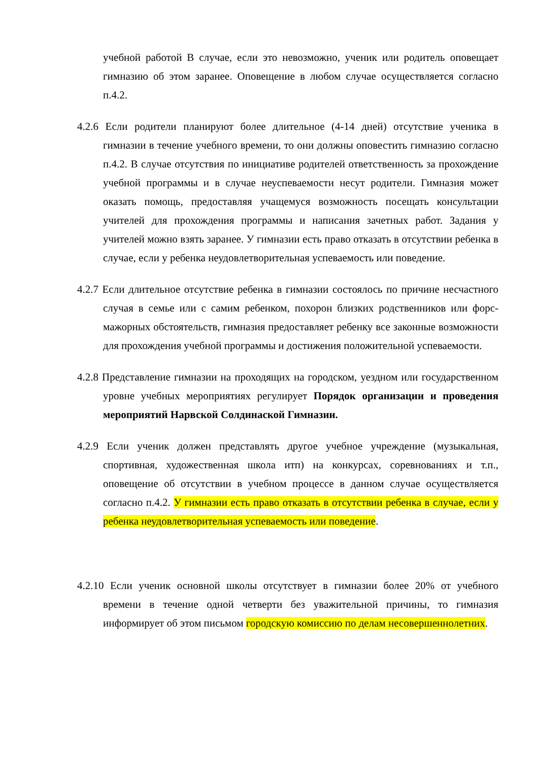учебной работой В случае, если это невозможно, ученик или родитель оповещает гимназию об этом заранее. Оповещение в любом случае осуществляется согласно п.4.2.
4.2.6 Если родители планируют более длительное (4-14 дней) отсутствие ученика в гимназии в течение учебного времени, то они должны оповестить гимназию согласно п.4.2. В случае отсутствия по инициативе родителей ответственность за прохождение учебной программы и в случае неуспеваемости несут родители. Гимназия может оказать помощь, предоставляя учащемуся возможность посещать консультации учителей для прохождения программы и написания зачетных работ. Задания у учителей можно взять заранее. У гимназии есть право отказать в отсутствии ребенка в случае, если у ребенка неудовлетворительная успеваемость или поведение.
4.2.7 Если длительное отсутствие ребенка в гимназии состоялось по причине несчастного случая в семье или с самим ребенком, похорон близких родственников или форс-мажорных обстоятельств, гимназия предоставляет ребенку все законные возможности для прохождения учебной программы и достижения положительной успеваемости.
4.2.8 Представление гимназии на проходящих на городском, уездном или государственном уровне учебных мероприятиях регулирует Порядок организации и проведения мероприятий Нарвской Солдинаской Гимназии.
4.2.9 Если ученик должен представлять другое учебное учреждение (музыкальная, спортивная, художественная школа итп) на конкурсах, соревнованиях и т.п., оповещение об отсутствии в учебном процессе в данном случае осуществляется согласно п.4.2. У гимназии есть право отказать в отсутствии ребенка в случае, если у ребенка неудовлетворительная успеваемость или поведение.
4.2.10 Если ученик основной школы отсутствует в гимназии более 20% от учебного времени в течение одной четверти без уважительной причины, то гимназия информирует об этом письмом городскую комиссию по делам несовершеннолетних.